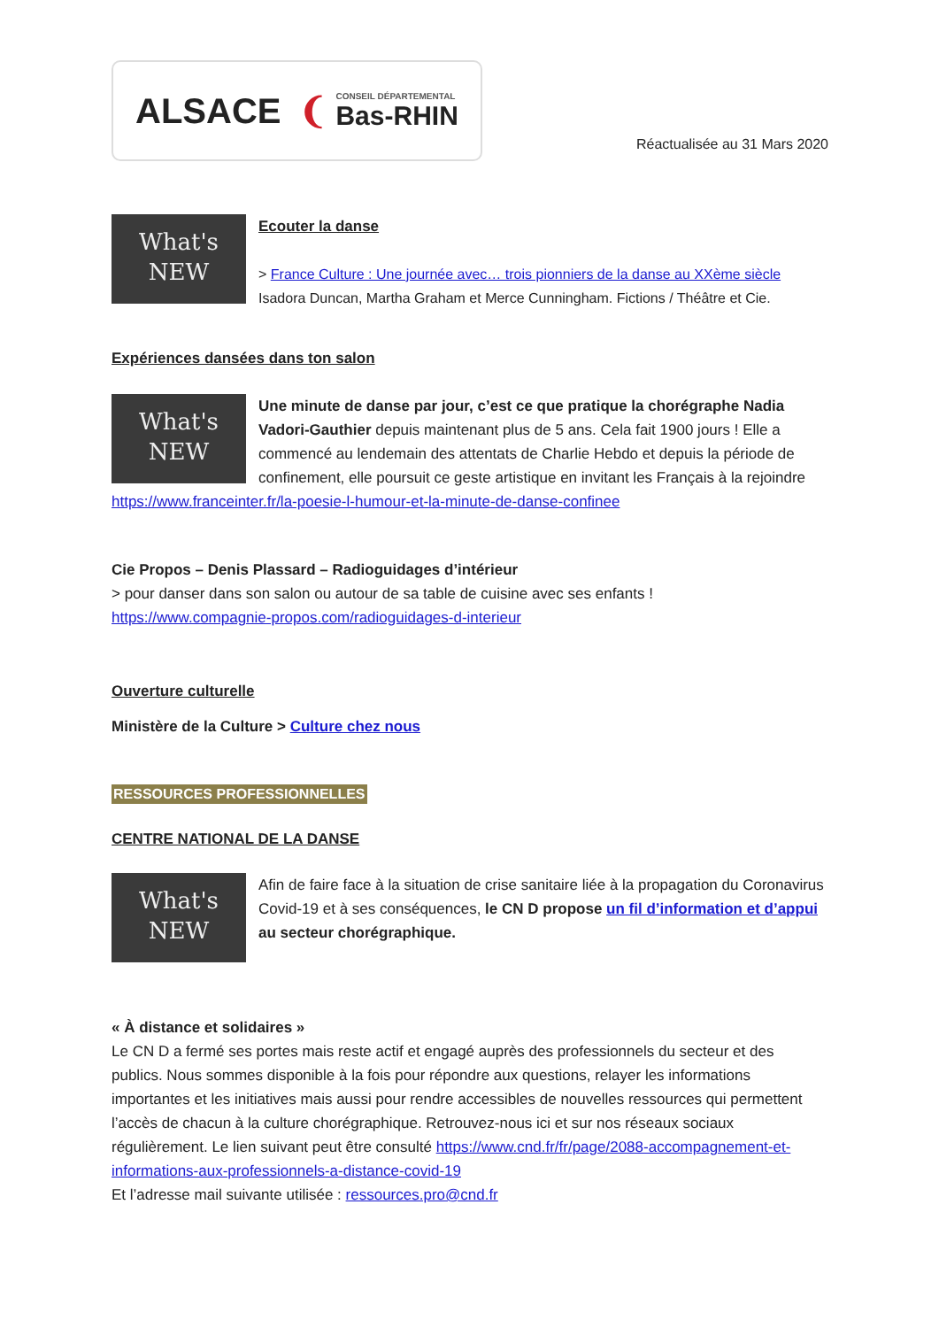ALSACE ❨ CONSEIL DÉPARTEMENTAL
Bas-RHIN
Réactualisée au 31 Mars 2020
What's
NEW
Ecouter la danse
> France Culture : Une journée avec… trois pionniers de la danse au XXème siècle
Isadora Duncan, Martha Graham et Merce Cunningham. Fictions / Théâtre et Cie.
Expériences dansées dans ton salon
What's
NEW
Une minute de danse par jour, c’est ce que pratique la chorégraphe Nadia Vadori-Gauthier depuis maintenant plus de 5 ans. Cela fait 1900 jours ! Elle a commencé au lendemain des attentats de Charlie Hebdo et depuis la période de confinement, elle poursuit ce geste artistique en invitant les Français à la rejoindre https://www.franceinter.fr/la-poesie-l-humour-et-la-minute-de-danse-confinee
Cie Propos – Denis Plassard – Radioguidages d’intérieur
> pour danser dans son salon ou autour de sa table de cuisine avec ses enfants !
https://www.compagnie-propos.com/radioguidages-d-interieur
Ouverture culturelle
Ministère de la Culture > Culture chez nous
RESSOURCES PROFESSIONNELLES
CENTRE NATIONAL DE LA DANSE
What's
NEW
Afin de faire face à la situation de crise sanitaire liée à la propagation du Coronavirus Covid-19 et à ses conséquences, le CN D propose un fil d’information et d’appui au secteur chorégraphique.
« À distance et solidaires »
Le CN D a fermé ses portes mais reste actif et engagé auprès des professionnels du secteur et des publics. Nous sommes disponible à la fois pour répondre aux questions, relayer les informations importantes et les initiatives mais aussi pour rendre accessibles de nouvelles ressources qui permettent l’accès de chacun à la culture chorégraphique. Retrouvez-nous ici et sur nos réseaux sociaux régulièrement. Le lien suivant peut être consulté https://www.cnd.fr/fr/page/2088-accompagnement-et-informations-aux-professionnels-a-distance-covid-19
Et l’adresse mail suivante utilisée : ressources.pro@cnd.fr